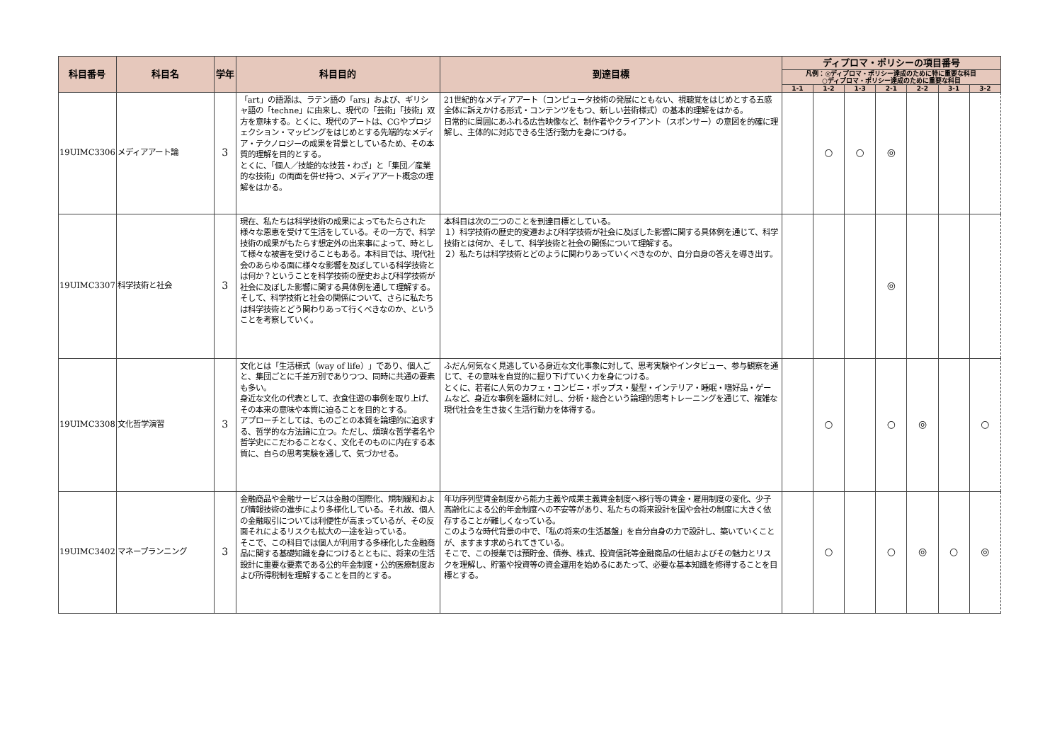| 科目番号 | 科目名 | 学年 | 科目目的 | 到達目標 | ディプロマ・ポリシーの項目番号 | | | | | | |
| --- | --- | --- | --- | --- | --- | --- | --- | --- | --- | --- | --- |
| | | | | | 凡例：◎ディプロマ・ポリシー達成のために特に重要な科目 ○ディプロマ・ポリシー達成のために重要な科目 | | | | | | |
| | | | | | 1-1 | 1-2 | 1-3 | 2-1 | 2-2 | 3-1 | 3-2 |
| 19UIMC3306 | メディアアート論 | 3 | 「art」の語源は、ラテン語の「ars」および、ギリシャ語の「techne」に由来し、現代の「芸術」「技術」双方を意味する。とくに、現代のアートは、CGやプロジェクション・マッピングをはじめとする先端的なメディア・テクノロジーの成果を背景としているため、その本質的理解を目的とする。 とくに、「個人／技能的な技芸・わざ」と「集団／産業的な技術」の両面を併せ持つ、メディアアート概念の理解をはかる。 | 21世紀的なメディアアート（コンピュータ技術の発展にともない、視聴覚をはじめとする五感全体に訴えかける形式・コンテンツをもつ、新しい芸術様式）の基本的理解をはかる。 日常的に周囲にあふれる広告映像など、制作者やクライアント（スポンサー）の意図を的確に理解し、主体的に対応できる生活行動力を身につける。 | | ○ | ○ | ◎ | | | |
| 19UIMC3307 | 科学技術と社会 | 3 | 現在、私たちは科学技術の成果によってもたらされた様々な恩恵を受けて生活をしている。その一方で、科学技術の成果がもたらす想定外の出来事によって、時として様々な被害を受けることもある。本科目では、現代社会のあらゆる面に様々な影響を及ぼしている科学技術とは何か？ということを科学技術の歴史および科学技術が社会に及ぼした影響に関する具体例を通して理解する。そして、科学技術と社会の関係について、さらに私たちは科学技術とどう関わりあって行くべきなのか、ということを考察していく。 | 本科目は次の二つのことを到達目標としている。 １）科学技術の歴史的変遷および科学技術が社会に及ぼした影響に関する具体例を通じて、科学技術とは何か、そして、科学技術と社会の関係について理解する。 ２）私たちは科学技術とどのように関わりあっていくべきなのか、自分自身の答えを導き出す。 | | | | ◎ | | | |
| 19UIMC3308 | 文化哲学演習 | 3 | 文化とは「生活様式（way of life）」であり、個人ごと、集団ごとに千差万別でありつつ、同時に共通の要素も多い。 身近な文化の代表として、衣食住遊の事例を取り上げ、その本来の意味や本質に迫ることを目的とする。 アプローチとしては、ものごとの本質を論理的に追求する、哲学的な方法論に立つ。ただし、煩瑣な哲学者名や哲学史にこだわることなく、文化そのものに内在する本質に、自らの思考実験を通して、気づかせる。 | ふだん何気なく見逃している身近な文化事象に対して、思考実験やインタビュー、参与観察を通じて、その意味を自覚的に掘り下げていく力を身につける。 とくに、若者に人気のカフェ・コンビニ・ポップス・髪型・インテリア・睡眠・嗜好品・ゲームなど、身近な事例を題材に対し、分析・総合という論理的思考トレーニングを通じて、複雑な現代社会を生き抜く生活行動力を体得する。 | | ○ | | ○ | ◎ | | ○ |
| 19UIMC3402 | マネープランニング | 3 | 金融商品や金融サービスは金融の国際化、規制緩和および情報技術の進歩により多様化している。それ故、個人の金融取引については利便性が高まっているが、その反面それによるリスクも拡大の一途を辿っている。 そこで、この科目では個人が利用する多様化した金融商品に関する基礎知識を身につけるとともに、将来の生活設計に重要な要素である公的年金制度・公的医療制度および所得税制を理解することを目的とする。 | 年功序列型賃金制度から能力主義や成果主義賃金制度へ移行等の賃金・雇用制度の変化、少子高齢化による公的年金制度への不安等があり、私たちの将来設計を国や会社の制度に大きく依存することが難しくなっている。 このような時代背景の中で、「私の将来の生活基盤」を自分自身の力で設計し、築いていくことが、ますます求められてきている。 そこで、この授業では預貯金、債券、株式、投資信託等金融商品の仕組およびその魅力とリスクを理解し、貯蓄や投資等の資金運用を始めるにあたって、必要な基本知識を修得することを目標とする。 | | ○ | | ○ | ◎ | ○ | ◎ |